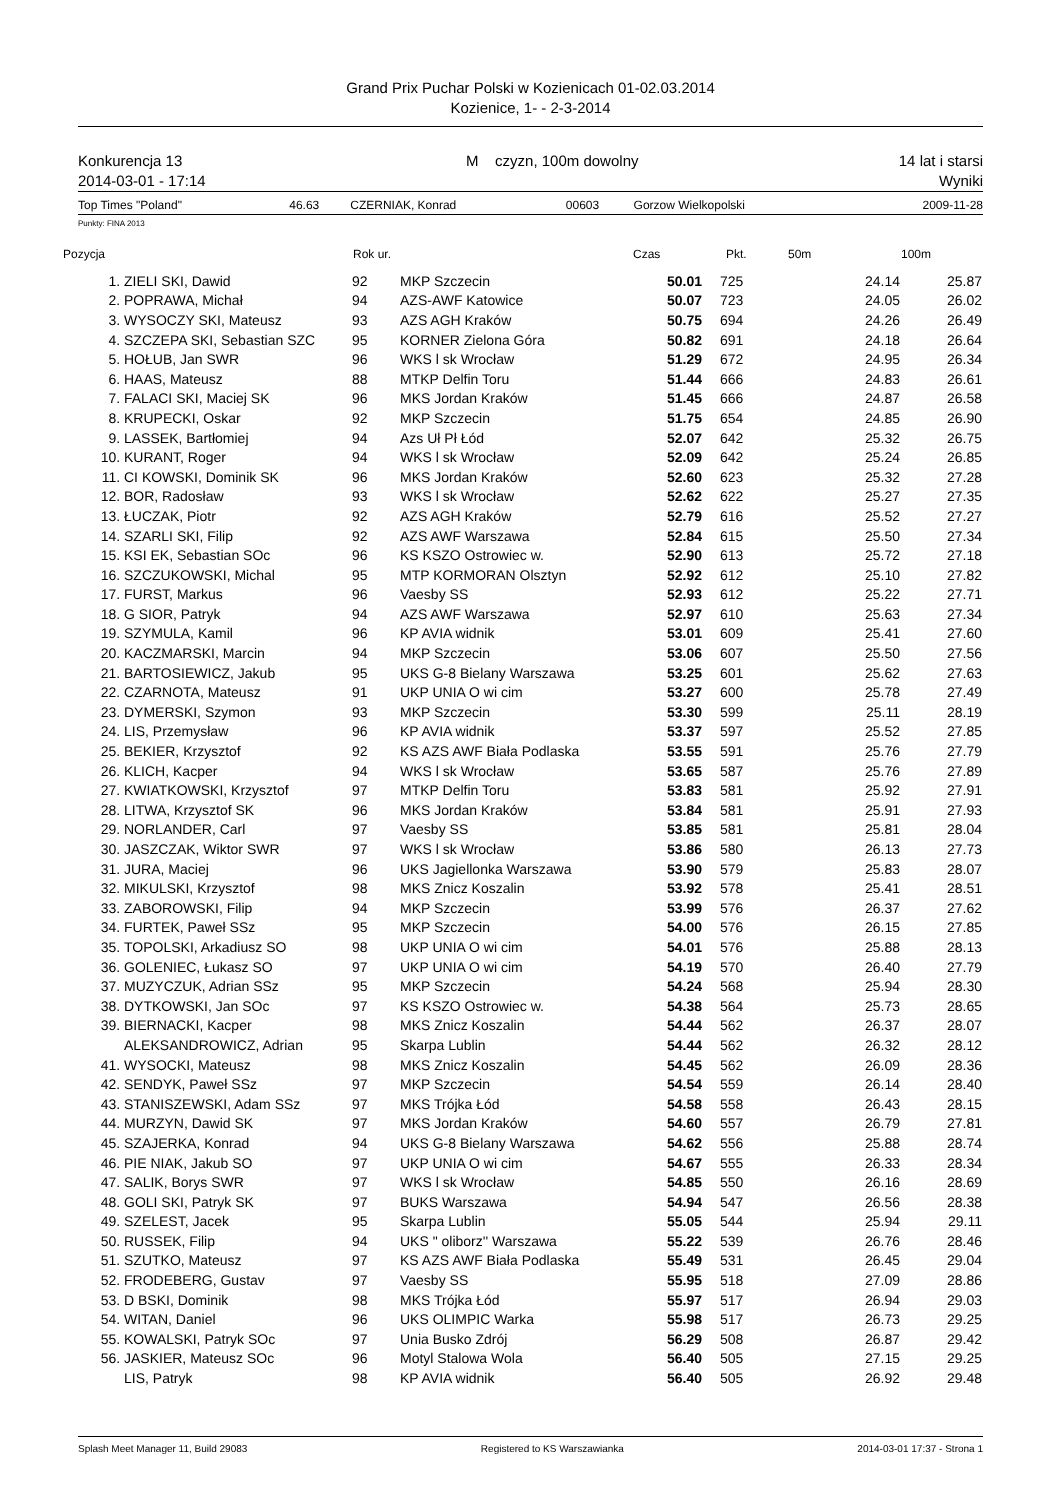Grand Prix Puchar Polski w Kozienicach 01-02.03.2014
Kozienice, 1- - 2-3-2014
Konkurencja 13
2014-03-01 - 17:14
M czyzn, 100m dowolny 14 lat i starsi
Wyniki
| Top Times "Poland" | 46.63 | CZERNIAK, Konrad | 00603 | Gorzow Wielkopolski | 2009-11-28 |
Punkty: FINA 2013
| Pozycja | | Rok ur. | | Czas | Pkt. | 50m | 100m |
| --- | --- | --- | --- | --- | --- | --- | --- |
| 1. | ZIELI SKI, Dawid | 92 | MKP Szczecin | 50.01 | 725 | 24.14 | 25.87 |
| 2. | POPRAWA, Michał | 94 | AZS-AWF Katowice | 50.07 | 723 | 24.05 | 26.02 |
| 3. | WYSOCZY SKI, Mateusz | 93 | AZS AGH Kraków | 50.75 | 694 | 24.26 | 26.49 |
| 4. | SZCZEPA SKI, Sebastian SZC | 95 | KORNER Zielona Góra | 50.82 | 691 | 24.18 | 26.64 |
| 5. | HOŁUB, Jan SWR | 96 | WKS l sk Wrocław | 51.29 | 672 | 24.95 | 26.34 |
| 6. | HAAS, Mateusz | 88 | MTKP Delfin Toru | 51.44 | 666 | 24.83 | 26.61 |
| 7. | FALACI SKI, Maciej SK | 96 | MKS Jordan Kraków | 51.45 | 666 | 24.87 | 26.58 |
| 8. | KRUPECKI, Oskar | 92 | MKP Szczecin | 51.75 | 654 | 24.85 | 26.90 |
| 9. | LASSEK, Bartłomiej | 94 | Azs Uł Pł Łód | 52.07 | 642 | 25.32 | 26.75 |
| 10. | KURANT, Roger | 94 | WKS l sk Wrocław | 52.09 | 642 | 25.24 | 26.85 |
| 11. | CI KOWSKI, Dominik SK | 96 | MKS Jordan Kraków | 52.60 | 623 | 25.32 | 27.28 |
| 12. | BOR, Radosław | 93 | WKS l sk Wrocław | 52.62 | 622 | 25.27 | 27.35 |
| 13. | ŁUCZAK, Piotr | 92 | AZS AGH Kraków | 52.79 | 616 | 25.52 | 27.27 |
| 14. | SZARLI SKI, Filip | 92 | AZS AWF Warszawa | 52.84 | 615 | 25.50 | 27.34 |
| 15. | KSI EK, Sebastian SOc | 96 | KS KSZO Ostrowiec w. | 52.90 | 613 | 25.72 | 27.18 |
| 16. | SZCZUKOWSKI, Michal | 95 | MTP KORMORAN Olsztyn | 52.92 | 612 | 25.10 | 27.82 |
| 17. | FURST, Markus | 96 | Vaesby SS | 52.93 | 612 | 25.22 | 27.71 |
| 18. | G SIOR, Patryk | 94 | AZS AWF Warszawa | 52.97 | 610 | 25.63 | 27.34 |
| 19. | SZYMULA, Kamil | 96 | KP AVIA widnik | 53.01 | 609 | 25.41 | 27.60 |
| 20. | KACZMARSKI, Marcin | 94 | MKP Szczecin | 53.06 | 607 | 25.50 | 27.56 |
| 21. | BARTOSIEWICZ, Jakub | 95 | UKS G-8 Bielany Warszawa | 53.25 | 601 | 25.62 | 27.63 |
| 22. | CZARNOTA, Mateusz | 91 | UKP UNIA O wi cim | 53.27 | 600 | 25.78 | 27.49 |
| 23. | DYMERSKI, Szymon | 93 | MKP Szczecin | 53.30 | 599 | 25.11 | 28.19 |
| 24. | LIS, Przemysław | 96 | KP AVIA widnik | 53.37 | 597 | 25.52 | 27.85 |
| 25. | BEKIER, Krzysztof | 92 | KS AZS AWF Biała Podlaska | 53.55 | 591 | 25.76 | 27.79 |
| 26. | KLICH, Kacper | 94 | WKS l sk Wrocław | 53.65 | 587 | 25.76 | 27.89 |
| 27. | KWIATKOWSKI, Krzysztof | 97 | MTKP Delfin Toru | 53.83 | 581 | 25.92 | 27.91 |
| 28. | LITWA, Krzysztof SK | 96 | MKS Jordan Kraków | 53.84 | 581 | 25.91 | 27.93 |
| 29. | NORLANDER, Carl | 97 | Vaesby SS | 53.85 | 581 | 25.81 | 28.04 |
| 30. | JASZCZAK, Wiktor SWR | 97 | WKS l sk Wrocław | 53.86 | 580 | 26.13 | 27.73 |
| 31. | JURA, Maciej | 96 | UKS Jagiellonka Warszawa | 53.90 | 579 | 25.83 | 28.07 |
| 32. | MIKULSKI, Krzysztof | 98 | MKS Znicz Koszalin | 53.92 | 578 | 25.41 | 28.51 |
| 33. | ZABOROWSKI, Filip | 94 | MKP Szczecin | 53.99 | 576 | 26.37 | 27.62 |
| 34. | FURTEK, Paweł SSz | 95 | MKP Szczecin | 54.00 | 576 | 26.15 | 27.85 |
| 35. | TOPOLSKI, Arkadiusz SO | 98 | UKP UNIA O wi cim | 54.01 | 576 | 25.88 | 28.13 |
| 36. | GOLENIEC, Łukasz SO | 97 | UKP UNIA O wi cim | 54.19 | 570 | 26.40 | 27.79 |
| 37. | MUZYCZUK, Adrian SSz | 95 | MKP Szczecin | 54.24 | 568 | 25.94 | 28.30 |
| 38. | DYTKOWSKI, Jan SOc | 97 | KS KSZO Ostrowiec w. | 54.38 | 564 | 25.73 | 28.65 |
| 39. | BIERNACKI, Kacper | 98 | MKS Znicz Koszalin | 54.44 | 562 | 26.37 | 28.07 |
| | ALEKSANDROWICZ, Adrian | 95 | Skarpa Lublin | 54.44 | 562 | 26.32 | 28.12 |
| 41. | WYSOCKI, Mateusz | 98 | MKS Znicz Koszalin | 54.45 | 562 | 26.09 | 28.36 |
| 42. | SENDYK, Paweł SSz | 97 | MKP Szczecin | 54.54 | 559 | 26.14 | 28.40 |
| 43. | STANISZEWSKI, Adam SSz | 97 | MKS Trójka Łód | 54.58 | 558 | 26.43 | 28.15 |
| 44. | MURZYN, Dawid SK | 97 | MKS Jordan Kraków | 54.60 | 557 | 26.79 | 27.81 |
| 45. | SZAJERKA, Konrad | 94 | UKS G-8 Bielany Warszawa | 54.62 | 556 | 25.88 | 28.74 |
| 46. | PIE NIAK, Jakub SO | 97 | UKP UNIA O wi cim | 54.67 | 555 | 26.33 | 28.34 |
| 47. | SALIK, Borys SWR | 97 | WKS l sk Wrocław | 54.85 | 550 | 26.16 | 28.69 |
| 48. | GOLI SKI, Patryk SK | 97 | BUKS Warszawa | 54.94 | 547 | 26.56 | 28.38 |
| 49. | SZELEST, Jacek | 95 | Skarpa Lublin | 55.05 | 544 | 25.94 | 29.11 |
| 50. | RUSSEK, Filip | 94 | UKS " oliborz'' Warszawa | 55.22 | 539 | 26.76 | 28.46 |
| 51. | SZUTKO, Mateusz | 97 | KS AZS AWF Biała Podlaska | 55.49 | 531 | 26.45 | 29.04 |
| 52. | FRODEBERG, Gustav | 97 | Vaesby SS | 55.95 | 518 | 27.09 | 28.86 |
| 53. | D BSKI, Dominik | 98 | MKS Trójka Łód | 55.97 | 517 | 26.94 | 29.03 |
| 54. | WITAN, Daniel | 96 | UKS OLIMPIC Warka | 55.98 | 517 | 26.73 | 29.25 |
| 55. | KOWALSKI, Patryk SOc | 97 | Unia Busko Zdrój | 56.29 | 508 | 26.87 | 29.42 |
| 56. | JASKIER, Mateusz SOc | 96 | Motyl Stalowa Wola | 56.40 | 505 | 27.15 | 29.25 |
| | LIS, Patryk | 98 | KP AVIA widnik | 56.40 | 505 | 26.92 | 29.48 |
Splash Meet Manager 11, Build 29083 Registered to KS Warszawianka 2014-03-01 17:37 - Strona 1